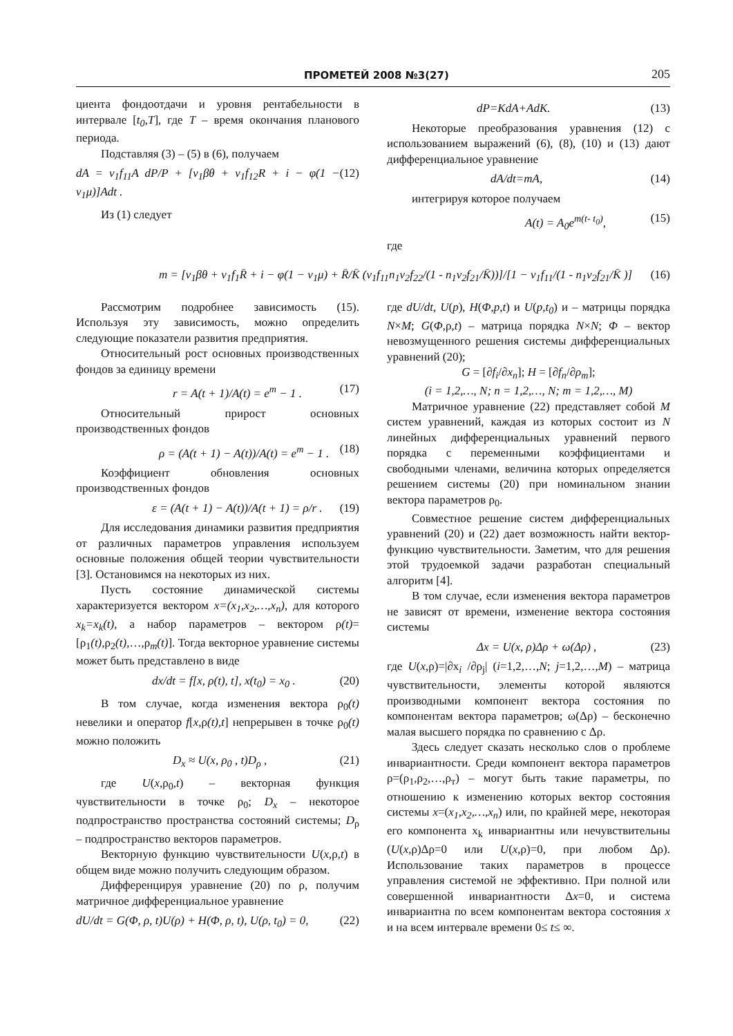ПРОМЕТЕЙ 2008 №3(27) 205
циента фондоотдачи и уровня рентабельности в интервале [t<sub>0</sub>,T], где T – время окончания планового периода.
Подставляя (3) – (5) в (6), получаем
dA = v<sub>1</sub>f<sub>11</sub>A dP/P + [v<sub>1</sub>βθ + v<sub>1</sub>f<sub>12</sub>R + i − φ(1 − v<sub>1</sub>μ)]Adt . (12)
Из (1) следует
dP=KdA+AdK. (13)
Некоторые преобразования уравнения (12) с использованием выражений (6), (8), (10) и (13) дают дифференциальное уравнение
dA/dt=mA, (14)
интегрируя которое получаем
A(t) = A<sub>0</sub>e<sup>m(t- t<sub>0</sub>)</sup>, (15)
где
m = [v<sub>1</sub>βθ + v<sub>1</sub>f<sub>1</sub>R̄ + i − φ(1 − v<sub>1</sub>μ) + R̄/K̄ (v<sub>1</sub>f<sub>11</sub>n<sub>1</sub>v<sub>2</sub>f<sub>22</sub>/(1 - n<sub>1</sub>v<sub>2</sub>f<sub>21</sub>/K̄))]/[1 − v<sub>1</sub>f<sub>11</sub>/(1 - n<sub>1</sub>v<sub>2</sub>f<sub>21</sub>/K̄ )] (16)
Рассмотрим подробнее зависимость (15). Используя эту зависимость, можно определить следующие показатели развития предприятия.
Относительный рост основных производственных фондов за единицу времени
r = A(t + 1)/A(t) = e<sup>m</sup> − 1 . (17)
Относительный прирост основных производственных фондов
ρ = (A(t + 1) − A(t))/A(t) = e<sup>m</sup> − 1 . (18)
Коэффициент обновления основных производственных фондов
ε = (A(t + 1) − A(t))/A(t + 1) = ρ/r . (19)
Для исследования динамики развития предприятия от различных параметров управления используем основные положения общей теории чувствительности [3]. Остановимся на некоторых из них.
Пусть состояние динамической системы характеризуется вектором x=(x<sub>1</sub>,x<sub>2</sub>,…,x<sub>n</sub>), для которого x<sub>k</sub>=x<sub>k</sub>(t), а набор параметров – вектором ρ(t)=[ρ<sub>1</sub>(t),ρ<sub>2</sub>(t),…,ρ<sub>m</sub>(t)]. Тогда векторное уравнение системы может быть представлено в виде
dx/dt = f[x, ρ(t), t], x(t<sub>0</sub>) = x<sub>0</sub> . (20)
В том случае, когда изменения вектора ρ<sub>0</sub>(t) невелики и оператор f[x, ρ(t),t] непрерывен в точке ρ<sub>0</sub>(t) можно положить
D<sub>x</sub> ≈ U(x, ρ<sub>0</sub> , t)D<sub>ρ</sub> , (21)
где U(x, ρ<sub>0</sub>,t) – векторная функция чувствительности в точке ρ<sub>0</sub>; D<sub>x</sub> – некоторое подпространство пространства состояний системы; D<sub>ρ</sub> – подпространство векторов параметров.
Векторную функцию чувствительности U(x, ρ,t) в общем виде можно получить следующим образом.
Дифференцируя уравнение (20) по ρ, получим матричное дифференциальное уравнение
dU/dt = G(Φ, ρ, t)U(ρ) + H(Φ, ρ, t), U(ρ, t<sub>0</sub>) = 0, (22)
где dU/dt, U(p), H(Φ,p,t) и U(p,t<sub>0</sub>) и – матрицы порядка N×M; G(Φ,ρ,t) – матрица порядка N×N; Φ – вектор невозмущенного решения системы дифференциальных уравнений (20);
G = [∂f<sub>i</sub>/∂x<sub>n</sub>]; H = [∂f<sub>n</sub>/∂ρ<sub>m</sub>];
(i = 1,2,…, N; n = 1,2,…, N; m = 1,2,…, M)
Матричное уравнение (22) представляет собой M систем уравнений, каждая из которых состоит из N линейных дифференциальных уравнений первого порядка с переменными коэффициентами и свободными членами, величина которых определяется решением системы (20) при номинальном знании вектора параметров ρ<sub>0</sub>.
Совместное решение систем дифференциальных уравнений (20) и (22) дает возможность найти вектор-функцию чувствительности. Заметим, что для решения этой трудоемкой задачи разработан специальный алгоритм [4].
В том случае, если изменения вектора параметров не зависят от времени, изменение вектора состояния системы
Δx = U(x, ρ)Δρ + ω(Δρ) , (23)
где U(x,ρ)=|∂x<sub>i</sub> /∂ρ<sub>j</sub>| (i=1,2,…,N; j=1,2,…,M) – матрица чувствительности, элементы которой являются производными компонент вектора состояния по компонентам вектора параметров; ω(Δρ) – бесконечно малая высшего порядка по сравнению с Δρ.
Здесь следует сказать несколько слов о проблеме инвариантности. Среди компонент вектора параметров ρ=(ρ<sub>1</sub>,ρ<sub>2</sub>,…,ρ<sub>т</sub>) – могут быть такие параметры, по отношению к изменению которых вектор состояния системы x=(x<sub>1</sub>,x<sub>2</sub>,…,x<sub>n</sub>) или, по крайней мере, некоторая его компонента x<sub>k</sub> инвариантны или нечувствительны (U(x,ρ)Δρ=0 или U(x,ρ)=0, при любом Δρ). Использование таких параметров в процессе управления системой не эффективно. При полной или совершенной инвариантности Δx=0, и система инвариантна по всем компонентам вектора состояния x и на всем интервале времени 0≤ t≤ ∞.